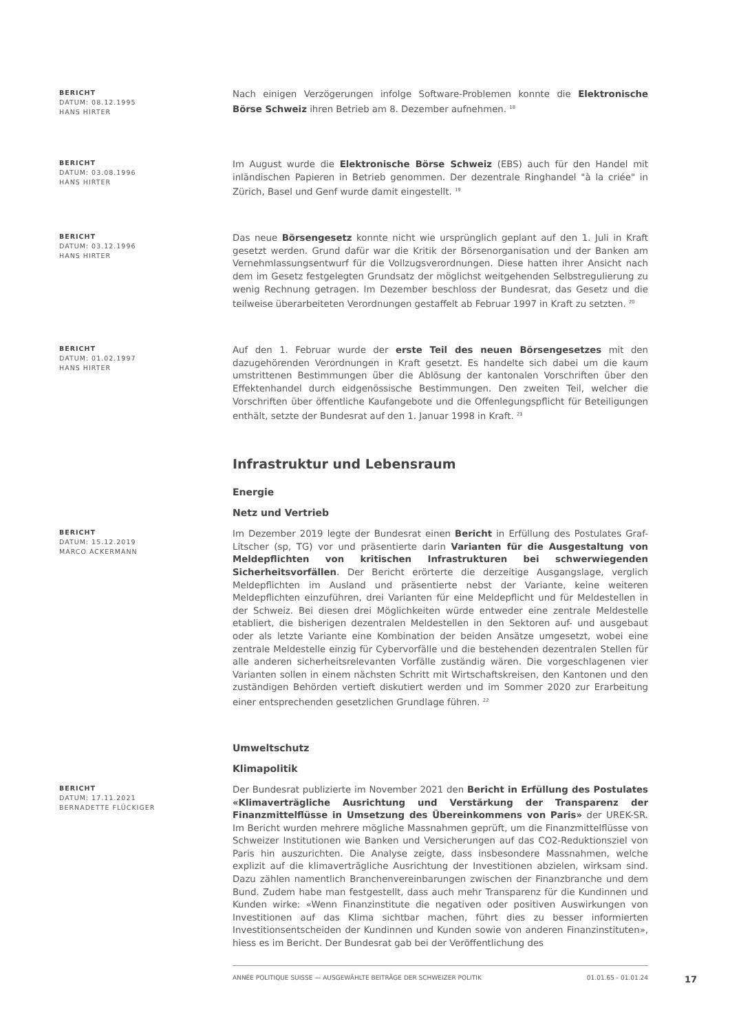BERICHT
DATUM: 08.12.1995
HANS HIRTER
Nach einigen Verzögerungen infolge Software-Problemen konnte die Elektronische Börse Schweiz ihren Betrieb am 8. Dezember aufnehmen. <sup>18</sup>
BERICHT
DATUM: 03.08.1996
HANS HIRTER
Im August wurde die Elektronische Börse Schweiz (EBS) auch für den Handel mit inländischen Papieren in Betrieb genommen. Der dezentrale Ringhandel "à la criée" in Zürich, Basel und Genf wurde damit eingestellt. <sup>19</sup>
BERICHT
DATUM: 03.12.1996
HANS HIRTER
Das neue Börsengesetz konnte nicht wie ursprünglich geplant auf den 1. Juli in Kraft gesetzt werden. Grund dafür war die Kritik der Börsenorganisation und der Banken am Vernehmlassungsentwurf für die Vollzugsverordnungen. Diese hatten ihrer Ansicht nach dem im Gesetz festgelegten Grundsatz der möglichst weitgehenden Selbstregulierung zu wenig Rechnung getragen. Im Dezember beschloss der Bundesrat, das Gesetz und die teilweise überarbeiteten Verordnungen gestaffelt ab Februar 1997 in Kraft zu setzten. <sup>20</sup>
BERICHT
DATUM: 01.02.1997
HANS HIRTER
Auf den 1. Februar wurde der erste Teil des neuen Börsengesetzes mit den dazugehörenden Verordnungen in Kraft gesetzt. Es handelte sich dabei um die kaum umstrittenen Bestimmungen über die Ablösung der kantonalen Vorschriften über den Effektenhandel durch eidgenössische Bestimmungen. Den zweiten Teil, welcher die Vorschriften über öffentliche Kaufangebote und die Offenlegungspflicht für Beteiligungen enthält, setzte der Bundesrat auf den 1. Januar 1998 in Kraft. <sup>21</sup>
Infrastruktur und Lebensraum
Energie
Netz und Vertrieb
BERICHT
DATUM: 15.12.2019
MARCO ACKERMANN
Im Dezember 2019 legte der Bundesrat einen Bericht in Erfüllung des Postulates Graf-Litscher (sp, TG) vor und präsentierte darin Varianten für die Ausgestaltung von Meldepflichten von kritischen Infrastrukturen bei schwerwiegenden Sicherheitsvorfällen. Der Bericht erörterte die derzeitige Ausgangslage, verglich Meldepflichten im Ausland und präsentierte nebst der Variante, keine weiteren Meldepflichten einzuführen, drei Varianten für eine Meldepflicht und für Meldestellen in der Schweiz. Bei diesen drei Möglichkeiten würde entweder eine zentrale Meldestelle etabliert, die bisherigen dezentralen Meldestellen in den Sektoren auf- und ausgebaut oder als letzte Variante eine Kombination der beiden Ansätze umgesetzt, wobei eine zentrale Meldestelle einzig für Cybervorfälle und die bestehenden dezentralen Stellen für alle anderen sicherheitsrelevanten Vorfälle zuständig wären. Die vorgeschlagenen vier Varianten sollen in einem nächsten Schritt mit Wirtschaftskreisen, den Kantonen und den zuständigen Behörden vertieft diskutiert werden und im Sommer 2020 zur Erarbeitung einer entsprechenden gesetzlichen Grundlage führen. <sup>22</sup>
Umweltschutz
Klimapolitik
BERICHT
DATUM: 17.11.2021
BERNADETTE FLÜCKIGER
Der Bundesrat publizierte im November 2021 den Bericht in Erfüllung des Postulates «Klimaverträgliche Ausrichtung und Verstärkung der Transparenz der Finanzmittelflüsse in Umsetzung des Übereinkommens von Paris» der UREK-SR. Im Bericht wurden mehrere mögliche Massnahmen geprüft, um die Finanzmittelflüsse von Schweizer Institutionen wie Banken und Versicherungen auf das CO2-Reduktionsziel von Paris hin auszurichten. Die Analyse zeigte, dass insbesondere Massnahmen, welche explizit auf die klimaverträgliche Ausrichtung der Investitionen abzielen, wirksam sind. Dazu zählen namentlich Branchenvereinbarungen zwischen der Finanzbranche und dem Bund. Zudem habe man festgestellt, dass auch mehr Transparenz für die Kundinnen und Kunden wirke: «Wenn Finanzinstitute die negativen oder positiven Auswirkungen von Investitionen auf das Klima sichtbar machen, führt dies zu besser informierten Investitionsentscheiden der Kundinnen und Kunden sowie von anderen Finanzinstituten», hiess es im Bericht. Der Bundesrat gab bei der Veröffentlichung des
ANNÉE POLITIQUE SUISSE — AUSGEWÄHLTE BEITRÄGE DER SCHWEIZER POLITIK 01.01.65 - 01.01.24
17